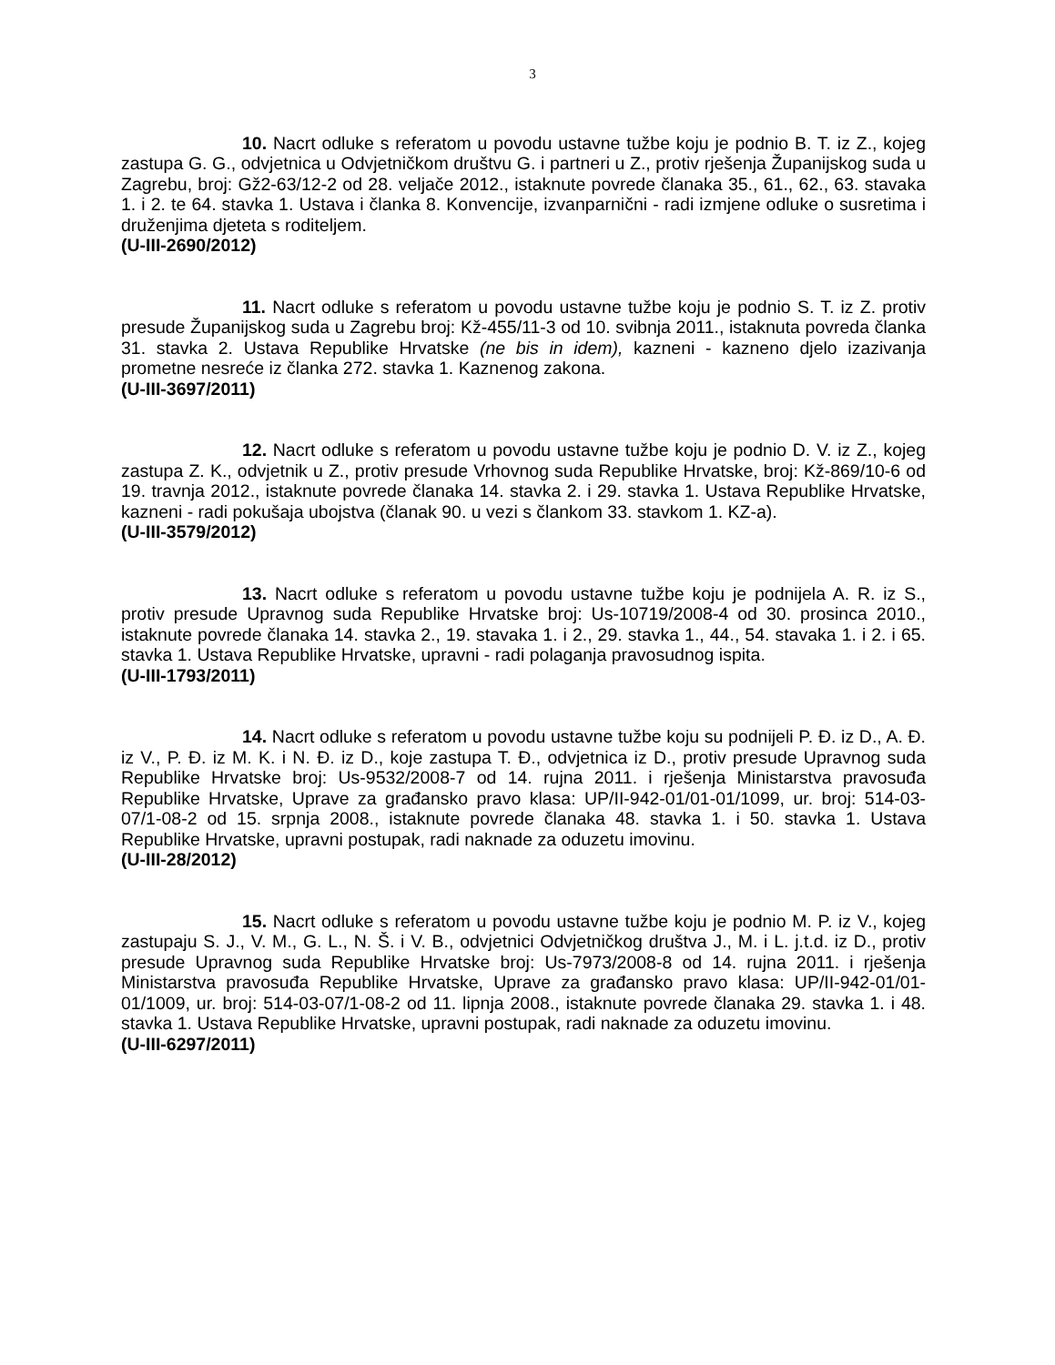3
10. Nacrt odluke s referatom u povodu ustavne tužbe koju je podnio B. T. iz Z., kojeg zastupa G. G., odvjetnica u Odvjetničkom društvu G. i partneri u Z., protiv rješenja Županijskog suda u Zagrebu, broj: Gž2-63/12-2 od 28. veljače 2012., istaknute povrede članaka 35., 61., 62., 63. stavaka 1. i 2. te 64. stavka 1. Ustava i članka 8. Konvencije, izvanparnični - radi izmjene odluke o susretima i druženjima djeteta s roditeljem.
(U-III-2690/2012)
11. Nacrt odluke s referatom u povodu ustavne tužbe koju je podnio S. T. iz Z. protiv presude Županijskog suda u Zagrebu broj: Kž-455/11-3 od 10. svibnja 2011., istaknuta povreda članka 31. stavka 2. Ustava Republike Hrvatske (ne bis in idem), kazneni - kazneno djelo izazivanja prometne nesreće iz članka 272. stavka 1. Kaznenog zakona.
(U-III-3697/2011)
12. Nacrt odluke s referatom u povodu ustavne tužbe koju je podnio D. V. iz Z., kojeg zastupa Z. K., odvjetnik u Z., protiv presude Vrhovnog suda Republike Hrvatske, broj: Kž-869/10-6 od 19. travnja 2012., istaknute povrede članaka 14. stavka 2. i 29. stavka 1. Ustava Republike Hrvatske, kazneni - radi pokušaja ubojstva (članak 90. u vezi s člankom 33. stavkom 1. KZ-a).
(U-III-3579/2012)
13. Nacrt odluke s referatom u povodu ustavne tužbe koju je podnijela A. R. iz S., protiv presude Upravnog suda Republike Hrvatske broj: Us-10719/2008-4 od 30. prosinca 2010., istaknute povrede članaka 14. stavka 2., 19. stavaka 1. i 2., 29. stavka 1., 44., 54. stavaka 1. i 2. i 65. stavka 1. Ustava Republike Hrvatske, upravni - radi polaganja pravosudnog ispita.
(U-III-1793/2011)
14. Nacrt odluke s referatom u povodu ustavne tužbe koju su podnijeli P. Đ. iz D., A. Đ. iz V., P. Đ. iz M. K. i N. Đ. iz D., koje zastupa T. Đ., odvjetnica iz D., protiv presude Upravnog suda Republike Hrvatske broj: Us-9532/2008-7 od 14. rujna 2011. i rješenja Ministarstva pravosuđa Republike Hrvatske, Uprave za građansko pravo klasa: UP/II-942-01/01-01/1099, ur. broj: 514-03-07/1-08-2 od 15. srpnja 2008., istaknute povrede članaka 48. stavka 1. i 50. stavka 1. Ustava Republike Hrvatske, upravni postupak, radi naknade za oduzetu imovinu.
(U-III-28/2012)
15. Nacrt odluke s referatom u povodu ustavne tužbe koju je podnio M. P. iz V., kojeg zastupaju S. J., V. M., G. L., N. Š. i V. B., odvjetnici Odvjetničkog društva J., M. i L. j.t.d. iz D., protiv presude Upravnog suda Republike Hrvatske broj: Us-7973/2008-8 od 14. rujna 2011. i rješenja Ministarstva pravosuđa Republike Hrvatske, Uprave za građansko pravo klasa: UP/II-942-01/01-01/1009, ur. broj: 514-03-07/1-08-2 od 11. lipnja 2008., istaknute povrede članaka 29. stavka 1. i 48. stavka 1. Ustava Republike Hrvatske, upravni postupak, radi naknade za oduzetu imovinu.
(U-III-6297/2011)